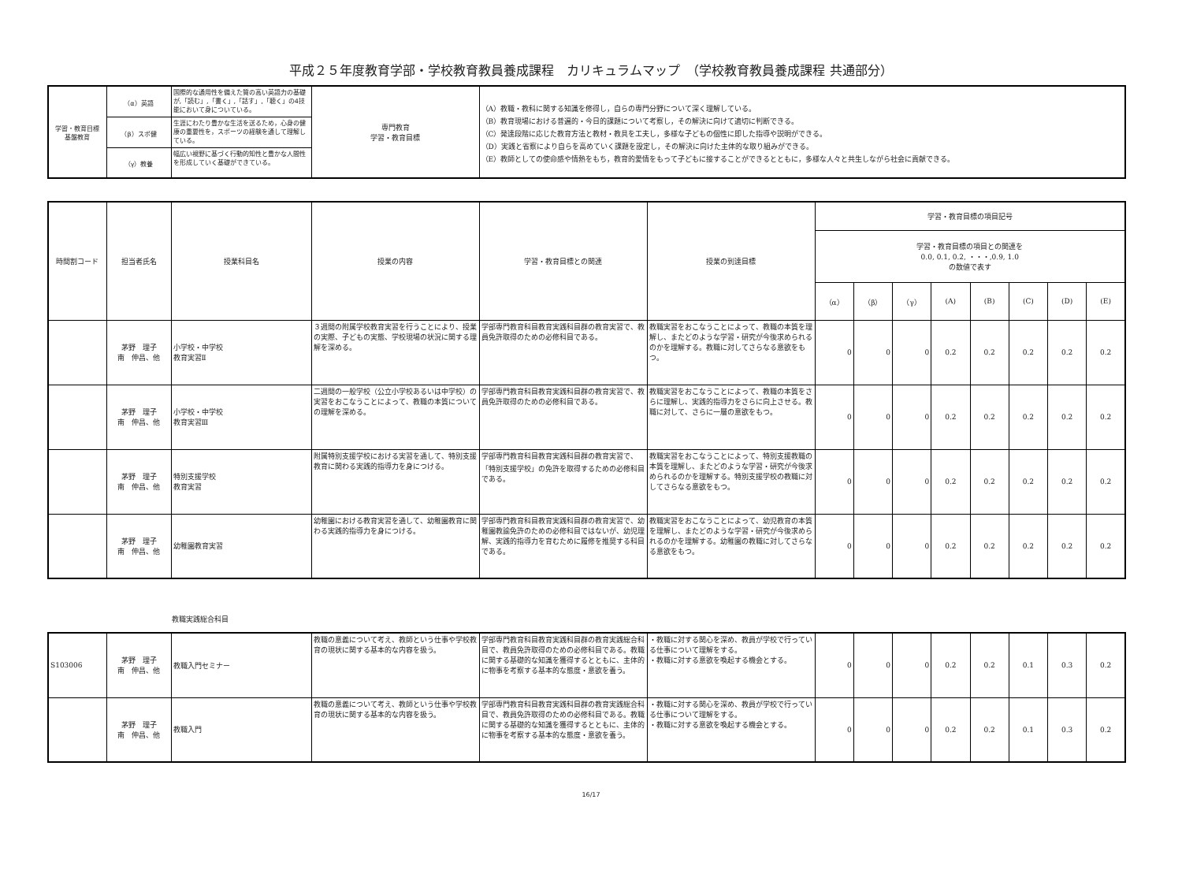平成２５年度教育学部・学校教育教員養成課程　カリキュラムマップ　（学校教育教員養成課程 共通部分）
| 学習・教育目標 基盤教育 | （α）英語 | 国際的な通用性を備えた質の高い英語力の基礎が,「読む」,「書く」,「話す」,「聴く」の4技能において身についている。 | 専門教育 学習・教育目標 | （A）教職・教科に関する知識を修得し，自らの専門分野について深く理解している。 （B）教育現場における普遍的・今日的課題について考察し，その解決に向けて適切に判断できる。 （C）発達段階に応じた教育方法と教材・教具を工夫し，多様な子どもの個性に即した指導や説明ができる。 （D）実践と省察により自らを高めていく課題を設定し，その解決に向けた主体的な取り組みができる。 （E）教師としての使命感や情熱をもち，教育的愛情をもって子どもに接することができるとともに，多様な人々と共生しながら社会に貢献できる。 |
| | （β）スポ健 | 生涯にわたり豊かな生活を送るため，心身の健康の重要性を，スポーツの経験を通して理解している。 | | |
| | （γ）教養 | 幅広い視野に基づく行動的知性と豊かな人間性を形成していく基礎ができている。 | | |
| 時間割コード | 担当者氏名 | 授業科目名 | 授業の内容 | 学習・教育目標との関連 | 授業の到達目標 | 学習・教育目標の項目記号 | | | | | | | |
| --- | --- | --- | --- | --- | --- | --- | --- | --- | --- | --- | --- | --- | --- |
| | | | | | | 学習・教育目標の項目との関連を 0.0, 0.1, 0.2, ・・・,0.9, 1.0 の数値で表す | | | | | | | |
| | | | | | | （α） | （β） | （γ） | (A) | (B) | (C) | (D) | (E) |
| | 茅野 理子 南 伸昌、他 | 小学校・中学校 教育実習Ⅱ | ３週間の附属学校教育実習を行うことにより、授業の実際、子どもの実態、学校現場の状況に関する理解を深める。 | 学部専門教育科目教育実践科目群の教育実習で、教員免許取得のための必修科目である。 | 教職実習をおこなうことによって、教職の本質を理解し、またどのような学習・研究が今後求められるのかを理解する。教職に対してさらなる意欲をもつ。 | 0 | 0 | 0 | 0.2 | 0.2 | 0.2 | 0.2 | 0.2 |
| | 茅野 理子 南 伸昌、他 | 小学校・中学校 教育実習Ⅲ | 二週間の一般学校（公立小学校あるいは中学校）の実習をおこなうことによって、教職の本質についての理解を深める。 | 学部専門教育科目教育実践科目群の教育実習で、教員免許取得のための必修科目である。 | 教職実習をおこなうことによって、教職の本質をさらに理解し、実践的指導力をさらに向上させる。教職に対して、さらに一層の意欲をもつ。 | 0 | 0 | 0 | 0.2 | 0.2 | 0.2 | 0.2 | 0.2 |
| | 茅野 理子 南 伸昌、他 | 特別支援学校 教育実習 | 附属特別支援学校における実習を通して、特別支援教育に関わる実践的指導力を身につける。 | 学部専門教育科目教育実践科目群の教育実習で、「特別支援学校」の免許を取得するための必修科目である。 | 教職実習をおこなうことによって、特別支援教職の本質を理解し、またどのような学習・研究が今後求められるのかを理解する。特別支援学校の教職に対してさらなる意欲をもつ。 | 0 | 0 | 0 | 0.2 | 0.2 | 0.2 | 0.2 | 0.2 |
| | 茅野 理子 南 伸昌、他 | 幼稚園教育実習 | 幼稚園における教育実習を通して、幼稚園教育に関わる実践的指導力を身につける。 | 学部専門教育科目教育実践科目群の教育実習で、幼稚園教諭免許のための必修科目ではないが、幼児理解、実践的指導力を育むために履修を推奨する科目である。 | 教職実習をおこなうことによって、幼児教育の本質を理解し、またどのような学習・研究が今後求められるのかを理解する。幼稚園の教職に対してさらなる意欲をもつ。 | 0 | 0 | 0 | 0.2 | 0.2 | 0.2 | 0.2 | 0.2 |
教職実践総合科目
| S103006 | 茅野 理子 南 伸昌、他 | 教職入門セミナー | 教職の意義について考え、教師という仕事や学校教育の現状に関する基本的な内容を扱う。 | 学部専門教育科目教育実践科目群の教育実践総合科目で、教員免許取得のための必修科目である。教職に関する基礎的な知識を獲得するとともに、主体的に物事を考察する基本的な態度・意欲を養う。 | ・教職に対する関心を深め、教員が学校で行っている仕事について理解をする。 ・教職に対する意欲を喚起する機会とする。 | 0 | 0 | 0 | 0.2 | 0.2 | 0.1 | 0.3 | 0.2 |
| | 茅野 理子 南 伸昌、他 | 教職入門 | 教職の意義について考え、教師という仕事や学校教育の現状に関する基本的な内容を扱う。 | 学部専門教育科目教育実践科目群の教育実践総合科目で、教員免許取得のための必修科目である。教職に関する基礎的な知識を獲得するとともに、主体的に物事を考察する基本的な態度・意欲を養う。 | ・教職に対する関心を深め、教員が学校で行っている仕事について理解をする。 ・教職に対する意欲を喚起する機会とする。 | 0 | 0 | 0 | 0.2 | 0.2 | 0.1 | 0.3 | 0.2 |
16/17